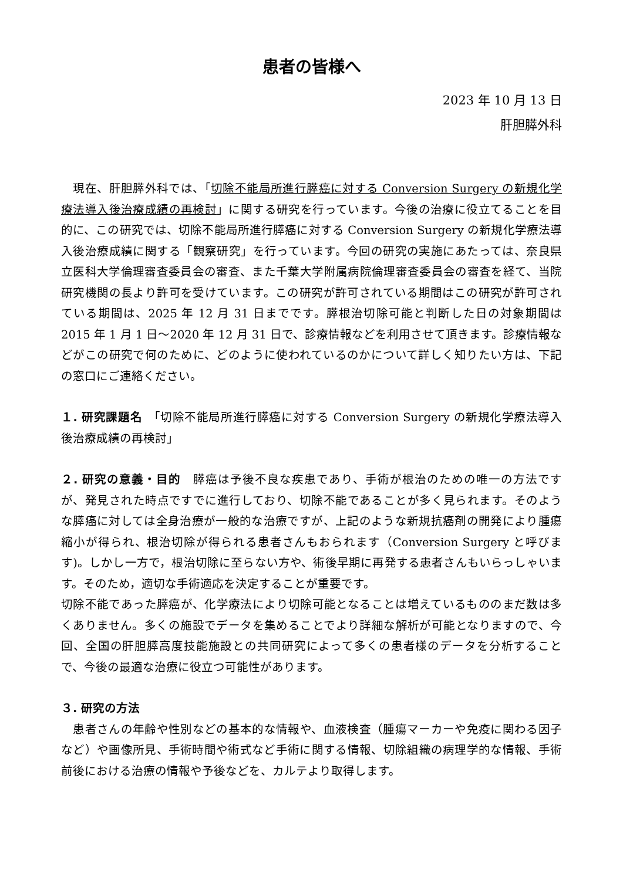患者の皆様へ
2023 年 10 月 13 日
肝胆膵外科
　現在、肝胆膵外科では、「切除不能局所進行膵癌に対する Conversion Surgery の新規化学療法導入後治療成績の再検討」に関する研究を行っています。今後の治療に役立てることを目的に、この研究では、切除不能局所進行膵癌に対する Conversion Surgery の新規化学療法導入後治療成績に関する「観察研究」を行っています。今回の研究の実施にあたっては、奈良県立医科大学倫理審査委員会の審査、また千葉大学附属病院倫理審査委員会の審査を経て、当院研究機関の長より許可を受けています。この研究が許可されている期間はこの研究が許可されている期間は、2025 年 12 月 31 日までです。膵根治切除可能と判断した日の対象期間は 2015 年 1 月 1 日～2020 年 12 月 31 日で、診療情報などを利用させて頂きます。診療情報などがこの研究で何のために、どのように使われているのかについて詳しく知りたい方は、下記の窓口にご連絡ください。
１. 研究課題名　「切除不能局所進行膵癌に対する Conversion Surgery の新規化学療法導入後治療成績の再検討」
２. 研究の意義・目的　膵癌は予後不良な疾患であり、手術が根治のための唯一の方法ですが、発見された時点ですでに進行しており、切除不能であることが多く見られます。そのような膵癌に対しては全身治療が一般的な治療ですが、上記のような新規抗癌剤の開発により腫瘍縮小が得られ、根治切除が得られる患者さんもおられます（Conversion Surgery と呼びます)。しかし一方で，根治切除に至らない方や、術後早期に再発する患者さんもいらっしゃいます。そのため，適切な手術適応を決定することが重要です。
切除不能であった膵癌が、化学療法により切除可能となることは増えているもののまだ数は多くありません。多くの施設でデータを集めることでより詳細な解析が可能となりますので、今回、全国の肝胆膵高度技能施設との共同研究によって多くの患者様のデータを分析することで、今後の最適な治療に役立つ可能性があります。
３. 研究の方法
　患者さんの年齢や性別などの基本的な情報や、血液検査（腫瘍マーカーや免疫に関わる因子など）や画像所見、手術時間や術式など手術に関する情報、切除組織の病理学的な情報、手術前後における治療の情報や予後などを、カルテより取得します。